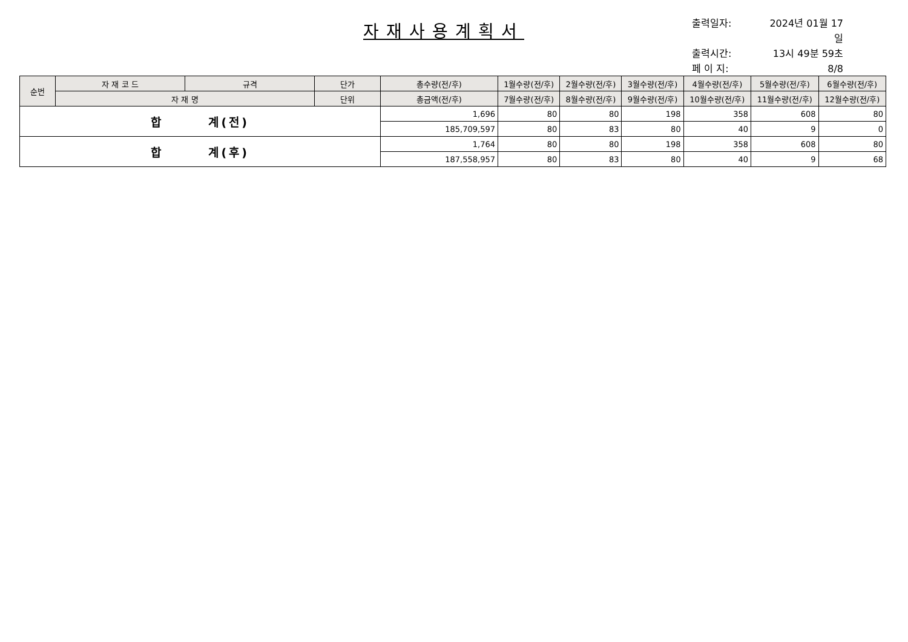자재사용계획서
출력일자: 2024년 01월 17일
출력시간: 13시 49분 59초
페 이 지: 8/8
| 순번 | 자 재 코 드 | 규격 | 단가 | 총수량(전/후) | 1월수량(전/후) | 2월수량(전/후) | 3월수량(전/후) | 4월수량(전/후) | 5월수량(전/후) | 6월수량(전/후) |
| --- | --- | --- | --- | --- | --- | --- | --- | --- | --- | --- |
| | 자 재 명 | | 단위 | 총금액(전/후) | 7월수량(전/후) | 8월수량(전/후) | 9월수량(전/후) | 10월수량(전/후) | 11월수량(전/후) | 12월수량(전/후) |
| 합 계(전) | | | | 1,696 | 80 | 80 | 198 | 358 | 608 | 80 |
| | | | | 185,709,597 | 80 | 83 | 80 | 40 | 9 | 0 |
| 합 계(후) | | | | 1,764 | 80 | 80 | 198 | 358 | 608 | 80 |
| | | | | 187,558,957 | 80 | 83 | 80 | 40 | 9 | 68 |